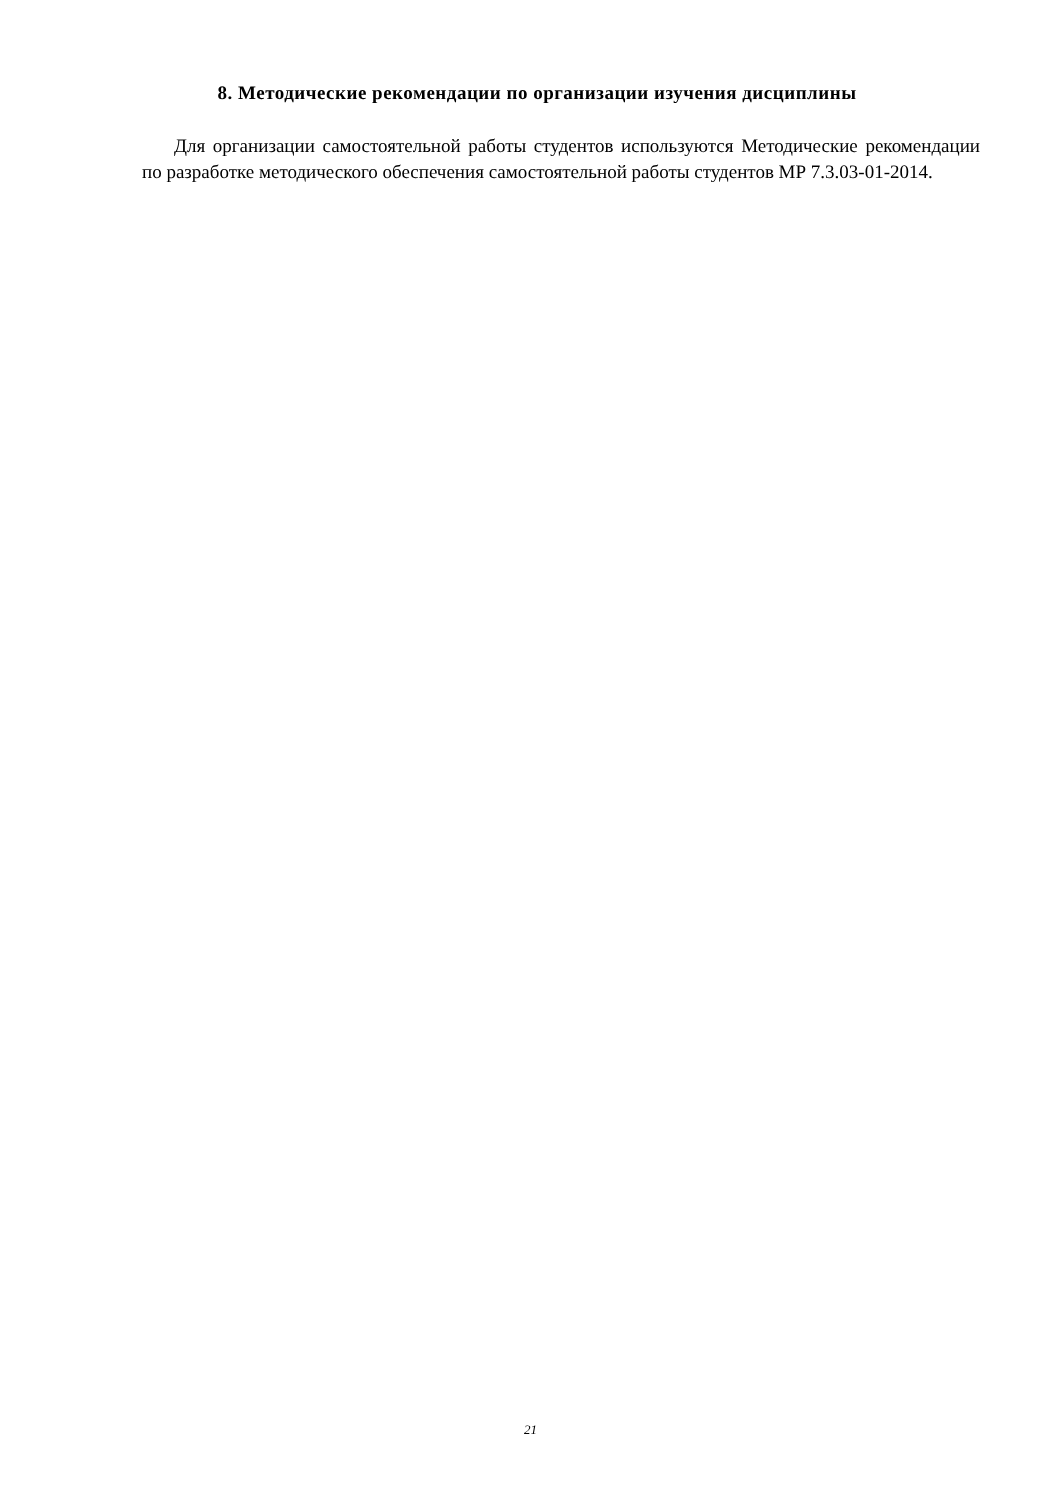8. Методические рекомендации по организации изучения дисциплины
Для организации самостоятельной работы студентов используются Методические рекомендации по разработке методического обеспечения самостоятельной работы студентов МР 7.3.03-01-2014.
21